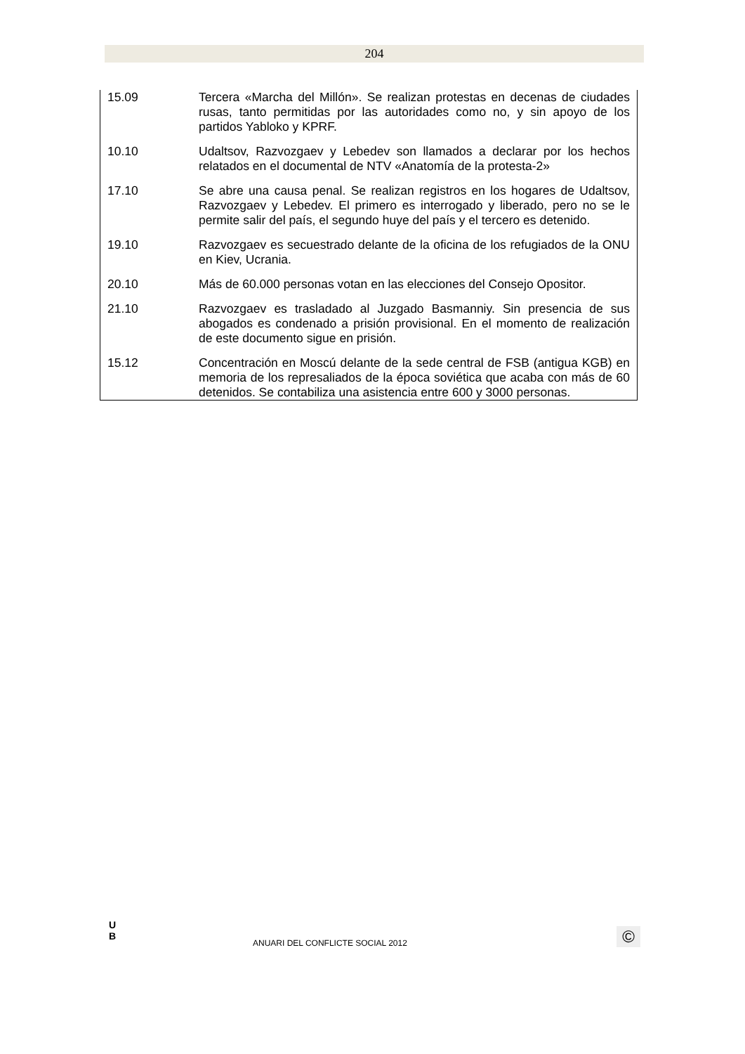204
| 15.09 | Tercera «Marcha del Millón». Se realizan protestas en decenas de ciudades rusas, tanto permitidas por las autoridades como no, y sin apoyo de los partidos Yabloko y KPRF. |
| 10.10 | Udaltsov, Razvozgaev y Lebedev son llamados a declarar por los hechos relatados en el documental de NTV «Anatomía de la protesta-2» |
| 17.10 | Se abre una causa penal. Se realizan registros en los hogares de Udaltsov, Razvozgaev y Lebedev. El primero es interrogado y liberado, pero no se le permite salir del país, el segundo huye del país y el tercero es detenido. |
| 19.10 | Razvozgaev es secuestrado delante de la oficina de los refugiados de la ONU en Kiev, Ucrania. |
| 20.10 | Más de 60.000 personas votan en las elecciones del Consejo Opositor. |
| 21.10 | Razvozgaev es trasladado al Juzgado Basmanniy. Sin presencia de sus abogados es condenado a prisión provisional. En el momento de realización de este documento sigue en prisión. |
| 15.12 | Concentración en Moscú delante de la sede central de FSB (antigua KGB) en memoria de los represaliados de la época soviética que acaba con más de 60 detenidos. Se contabiliza una asistencia entre 600 y 3000 personas. |
U
B
ANUARI DEL CONFLICTE SOCIAL 2012
©